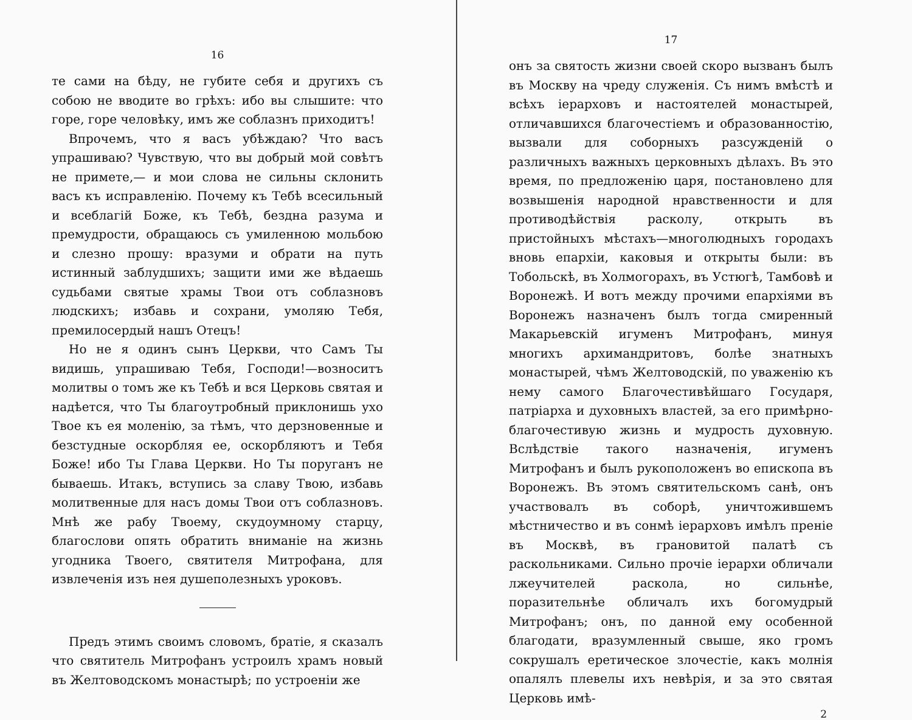16
те сами на бѣду, не губите себя и другихъ съ собою не вводите во грѣхъ: ибо вы слышите: что горе, горе человѣку, имъ же соблазнъ приходитъ!
Впрочемъ, что я васъ убѣждаю? Что васъ упрашиваю? Чувствую, что вы добрый мой совѣтъ не примете,— и мои слова не сильны склонить васъ къ исправленію. Почему къ Тебѣ всесильный и всеблагій Боже, къ Тебѣ, бездна разума и премудрости, обращаюсь съ умиленною мольбою и слезно прошу: вразуми и обрати на путь истинный заблудшихъ; защити ими же вѣдаешь судьбами святые храмы Твои отъ соблазновъ людскихъ; избавь и сохрани, умоляю Тебя, премилосердый нашъ Отецъ!
Но не я одинъ сынъ Церкви, что Самъ Ты видишь, упрашиваю Тебя, Господи!—возноситъ молитвы о томъ же къ Тебѣ и вся Церковь святая и надѣется, что Ты благоутробный приклонишь ухо Твое къ ея моленію, за тѣмъ, что дерзновенные и безстудные оскорбляя ее, оскорбляютъ и Тебя Боже! ибо Ты Глава Церкви. Но Ты поруганъ не бываешь. Итакъ, вступись за славу Твою, избавь молитвенные для насъ домы Твои отъ соблазновъ. Мнѣ же рабу Твоему, скудоумному старцу, благослови опять обратить вниманіе на жизнь угодника Твоего, святителя Митрофана, для извлеченія изъ нея душеполезныхъ уроковъ.
Предъ этимъ своимъ словомъ, братіе, я сказалъ что святитель Митрофанъ устроилъ храмъ новый въ Желтоводскомъ монастырѣ; по устроеніи же
17
онъ за святость жизни своей скоро вызванъ былъ въ Москву на чреду служенія. Съ нимъ вмѣстѣ и всѣхъ іерарховъ и настоятелей монастырей, отличавшихся благочестіемъ и образованностію, вызвали для соборныхъ разсужденій о различныхъ важныхъ церковныхъ дѣлахъ. Въ это время, по предложенію царя, постановлено для возвышенія народной нравственности и для противодѣйствія расколу, открыть въ пристойныхъ мѣстахъ—многолюдныхъ городахъ вновь епархіи, каковыя и открыты были: въ Тобольскѣ, въ Холмогорахъ, въ Устюгѣ, Тамбовѣ и Воронежѣ. И вотъ между прочими епархіями въ Воронежъ назначенъ былъ тогда смиренный Макарьевскій игуменъ Митрофанъ, минуя многихъ архимандритовъ, болѣе знатныхъ монастырей, чѣмъ Желтоводскій, по уваженію къ нему самого Благочестивѣйшаго Государя, патріарха и духовныхъ властей, за его примѣрно-благочестивую жизнь и мудрость духовную. Вслѣдствіе такого назначенія, игуменъ Митрофанъ и былъ рукоположенъ во епископа въ Воронежъ. Въ этомъ святительскомъ санѣ, онъ участвовалъ въ соборѣ, уничтожившемъ мѣстничество и въ сонмѣ іерарховъ имѣлъ преніе въ Москвѣ, въ грановитой палатѣ съ раскольниками. Сильно прочіе іерархи обличали лжеучителей раскола, но сильнѣе, поразительнѣе обличалъ ихъ богомудрый Митрофанъ; онъ, по данной ему особенной благодати, вразумленный свыше, яко громъ сокрушалъ еретическое злочестіе, какъ молнія опалялъ плевелы ихъ невѣрія, и за это святая Церковь имѣ-
2